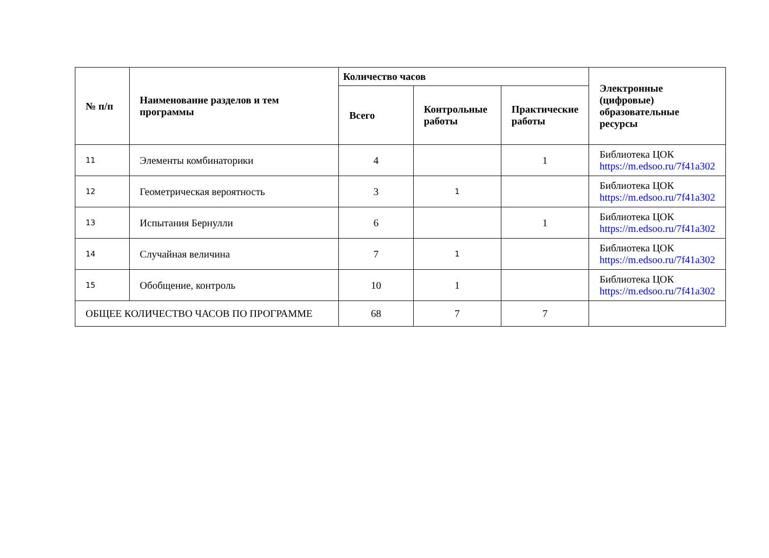| № п/п | Наименование разделов и тем программы | Количество часов | | | Электронные (цифровые) образовательные ресурсы |
| --- | --- | --- | --- | --- | --- |
| | | Всего | Контрольные работы | Практические работы | |
| 11 | Элементы комбинаторики | 4 | | 1 | Библиотека ЦОК https://m.edsoo.ru/7f41a302 |
| 12 | Геометрическая вероятность | 3 | 1 | | Библиотека ЦОК https://m.edsoo.ru/7f41a302 |
| 13 | Испытания Бернулли | 6 | | 1 | Библиотека ЦОК https://m.edsoo.ru/7f41a302 |
| 14 | Случайная величина | 7 | 1 | | Библиотека ЦОК https://m.edsoo.ru/7f41a302 |
| 15 | Обобщение, контроль | 10 | 1 | | Библиотека ЦОК https://m.edsoo.ru/7f41a302 |
| ОБЩЕЕ КОЛИЧЕСТВО ЧАСОВ ПО ПРОГРАММЕ | | 68 | 7 | 7 | |